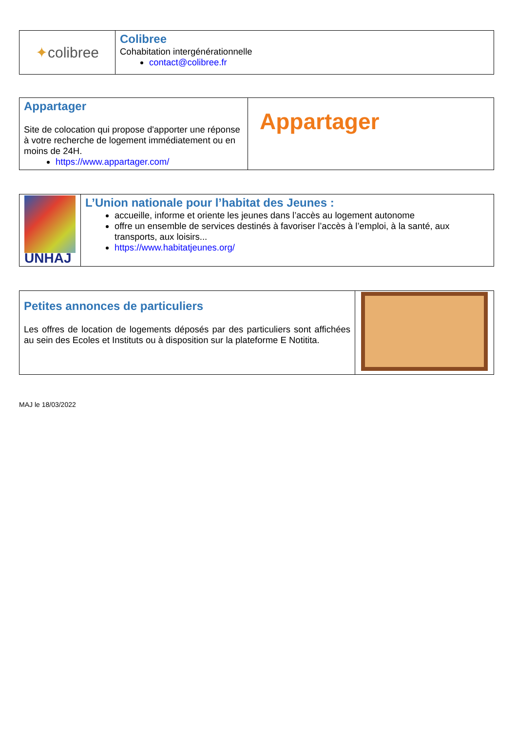| ✦ colibree | Colibree Cohabitation intergénérationnelle contact@colibree.fr |
| Appartager Site de colocation qui propose d'apporter une réponse à votre recherche de logement immédiatement ou en moins de 24H. https://www.appartager.com/ | Appartager |
| UNHAJ | L’Union nationale pour l’habitat des Jeunes : accueille, informe et oriente les jeunes dans l’accès au logement autonome offre un ensemble de services destinés à favoriser l’accès à l’emploi, à la santé, aux transports, aux loisirs... https://www.habitatjeunes.org/ |
| Petites annonces de particuliers Les offres de location de logements déposés par des particuliers sont affichées au sein des Ecoles et Instituts ou à disposition sur la plateforme E Notitita. | |
MAJ le 18/03/2022